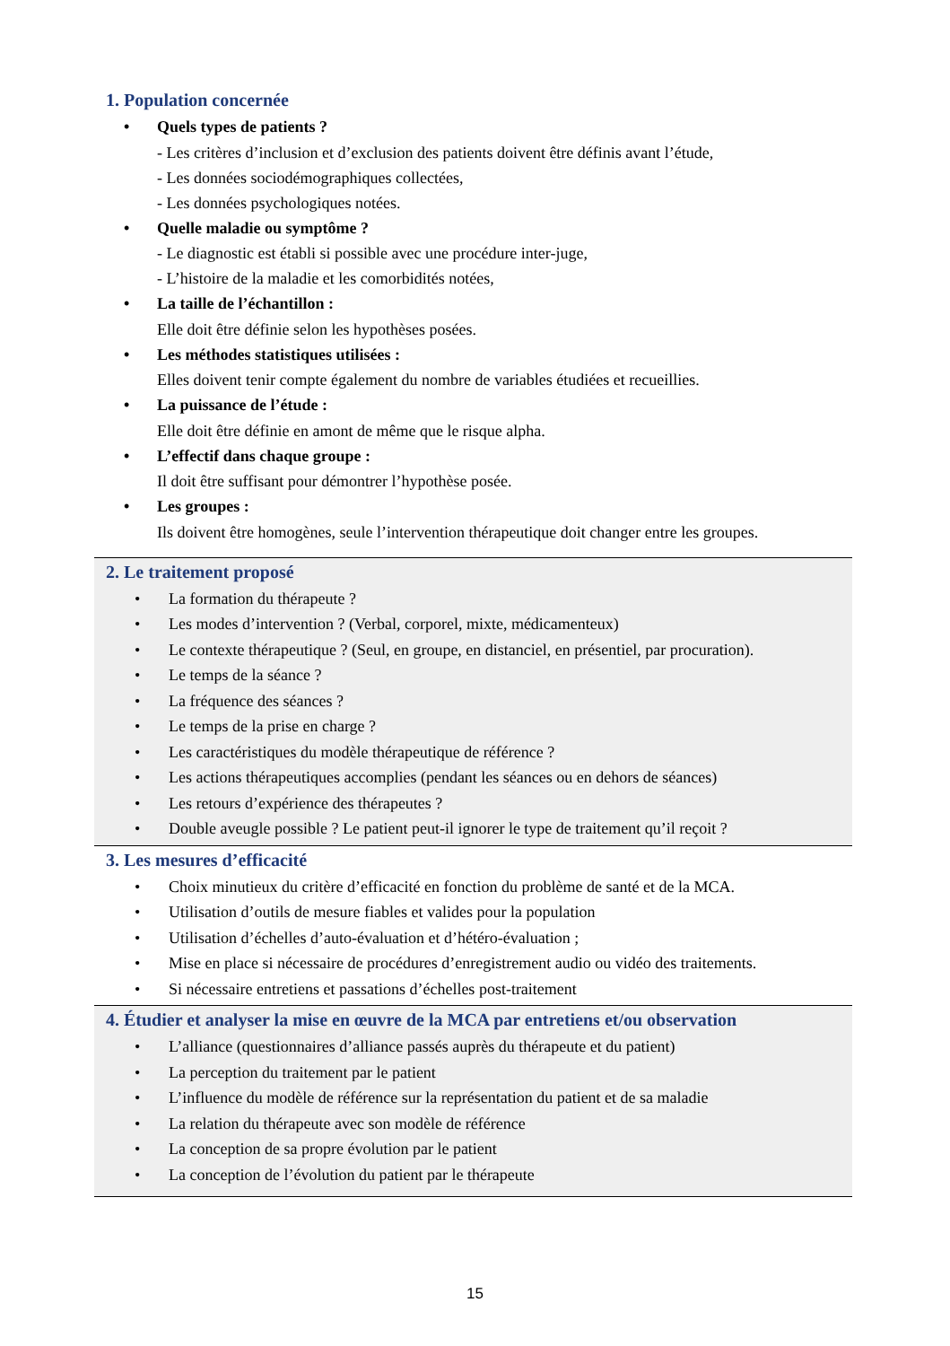1. Population concernée
• Quels types de patients ?
- Les critères d’inclusion et d’exclusion des patients doivent être définis avant l’étude,
- Les données sociodémographiques collectées,
- Les données psychologiques notées.
• Quelle maladie ou symptôme ?
- Le diagnostic est établi si possible avec une procédure inter-juge,
- L’histoire de la maladie et les comorbidités notées,
• La taille de l’échantillon :
Elle doit être définie selon les hypothèses posées.
• Les méthodes statistiques utilisées :
Elles doivent tenir compte également du nombre de variables étudiées et recueillies.
• La puissance de l’étude :
Elle doit être définie en amont de même que le risque alpha.
• L’effectif dans chaque groupe :
Il doit être suffisant pour démontrer l’hypothèse posée.
• Les groupes :
Ils doivent être homogènes, seule l’intervention thérapeutique doit changer entre les groupes.
2. Le traitement proposé
• La formation du thérapeute ?
• Les modes d’intervention ? (Verbal, corporel, mixte, médicamenteux)
• Le contexte thérapeutique ? (Seul, en groupe, en distanciel, en présentiel, par procuration).
• Le temps de la séance ?
• La fréquence des séances ?
• Le temps de la prise en charge ?
• Les caractéristiques du modèle thérapeutique de référence ?
• Les actions thérapeutiques accomplies (pendant les séances ou en dehors de séances)
• Les retours d’expérience des thérapeutes ?
• Double aveugle possible ? Le patient peut-il ignorer le type de traitement qu’il reçoit ?
3. Les mesures d’efficacité
• Choix minutieux du critère d’efficacité en fonction du problème de santé et de la MCA.
• Utilisation d’outils de mesure fiables et valides pour la population
• Utilisation d’échelles d’auto-évaluation et d’hétéro-évaluation ;
• Mise en place si nécessaire de procédures d’enregistrement audio ou vidéo des traitements.
• Si nécessaire entretiens et passations d’échelles post-traitement
4. Étudier et analyser la mise en œuvre de la MCA par entretiens et/ou observation
• L’alliance (questionnaires d’alliance passés auprès du thérapeute et du patient)
• La perception du traitement par le patient
• L’influence du modèle de référence sur la représentation du patient et de sa maladie
• La relation du thérapeute avec son modèle de référence
• La conception de sa propre évolution par le patient
• La conception de l’évolution du patient par le thérapeute
15